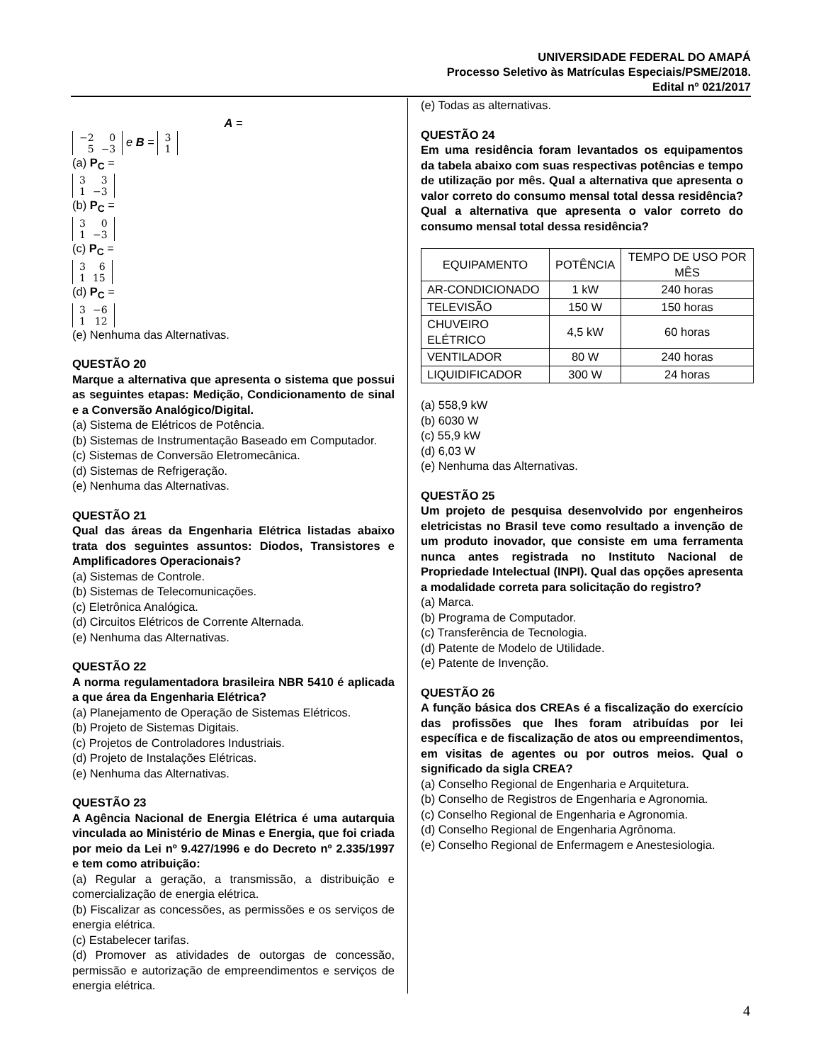UNIVERSIDADE FEDERAL DO AMAPÁ
Processo Seletivo às Matrículas Especiais/PSME/2018.
Edital nº 021/2017
A =
| −2 | 0 |
| 5 | −3 |
e B =
| 3 |
| 1 |
(a) P<sub>C</sub> =
| 3 | 3 |
| 1 | −3 |
(b) P<sub>C</sub> =
| 3 | 0 |
| 1 | −3 |
(c) P<sub>C</sub> =
| 3 | 6 |
| 1 | 15 |
(d) P<sub>C</sub> =
| 3 | −6 |
| 1 | 12 |
(e) Nenhuma das Alternativas.
QUESTÃO 20
Marque a alternativa que apresenta o sistema que possui as seguintes etapas: Medição, Condicionamento de sinal e a Conversão Analógico/Digital.
(a) Sistema de Elétricos de Potência.
(b) Sistemas de Instrumentação Baseado em Computador.
(c) Sistemas de Conversão Eletromecânica.
(d) Sistemas de Refrigeração.
(e) Nenhuma das Alternativas.
QUESTÃO 21
Qual das áreas da Engenharia Elétrica listadas abaixo trata dos seguintes assuntos: Diodos, Transistores e Amplificadores Operacionais?
(a) Sistemas de Controle.
(b) Sistemas de Telecomunicações.
(c) Eletrônica Analógica.
(d) Circuitos Elétricos de Corrente Alternada.
(e) Nenhuma das Alternativas.
QUESTÃO 22
A norma regulamentadora brasileira NBR 5410 é aplicada a que área da Engenharia Elétrica?
(a) Planejamento de Operação de Sistemas Elétricos.
(b) Projeto de Sistemas Digitais.
(c) Projetos de Controladores Industriais.
(d) Projeto de Instalações Elétricas.
(e) Nenhuma das Alternativas.
QUESTÃO 23
A Agência Nacional de Energia Elétrica é uma autarquia vinculada ao Ministério de Minas e Energia, que foi criada por meio da Lei nº 9.427/1996 e do Decreto nº 2.335/1997 e tem como atribuição:
(a) Regular a geração, a transmissão, a distribuição e comercialização de energia elétrica.
(b) Fiscalizar as concessões, as permissões e os serviços de energia elétrica.
(c) Estabelecer tarifas.
(d) Promover as atividades de outorgas de concessão, permissão e autorização de empreendimentos e serviços de energia elétrica.
(e) Todas as alternativas.
QUESTÃO 24
Em uma residência foram levantados os equipamentos da tabela abaixo com suas respectivas potências e tempo de utilização por mês. Qual a alternativa que apresenta o valor correto do consumo mensal total dessa residência? Qual a alternativa que apresenta o valor correto do consumo mensal total dessa residência?
| EQUIPAMENTO | POTÊNCIA | TEMPO DE USO POR MÊS |
| --- | --- | --- |
| AR-CONDICIONADO | 1 kW | 240 horas |
| TELEVISÃO | 150 W | 150 horas |
| CHUVEIRO ELÉTRICO | 4,5 kW | 60 horas |
| VENTILADOR | 80 W | 240 horas |
| LIQUIDIFICADOR | 300 W | 24 horas |
(a) 558,9 kW
(b) 6030 W
(c) 55,9 kW
(d) 6,03 W
(e) Nenhuma das Alternativas.
QUESTÃO 25
Um projeto de pesquisa desenvolvido por engenheiros eletricistas no Brasil teve como resultado a invenção de um produto inovador, que consiste em uma ferramenta nunca antes registrada no Instituto Nacional de Propriedade Intelectual (INPI). Qual das opções apresenta a modalidade correta para solicitação do registro?
(a) Marca.
(b) Programa de Computador.
(c) Transferência de Tecnologia.
(d) Patente de Modelo de Utilidade.
(e) Patente de Invenção.
QUESTÃO 26
A função básica dos CREAs é a fiscalização do exercício das profissões que lhes foram atribuídas por lei específica e de fiscalização de atos ou empreendimentos, em visitas de agentes ou por outros meios. Qual o significado da sigla CREA?
(a) Conselho Regional de Engenharia e Arquitetura.
(b) Conselho de Registros de Engenharia e Agronomia.
(c) Conselho Regional de Engenharia e Agronomia.
(d) Conselho Regional de Engenharia Agrônoma.
(e) Conselho Regional de Enfermagem e Anestesiologia.
4